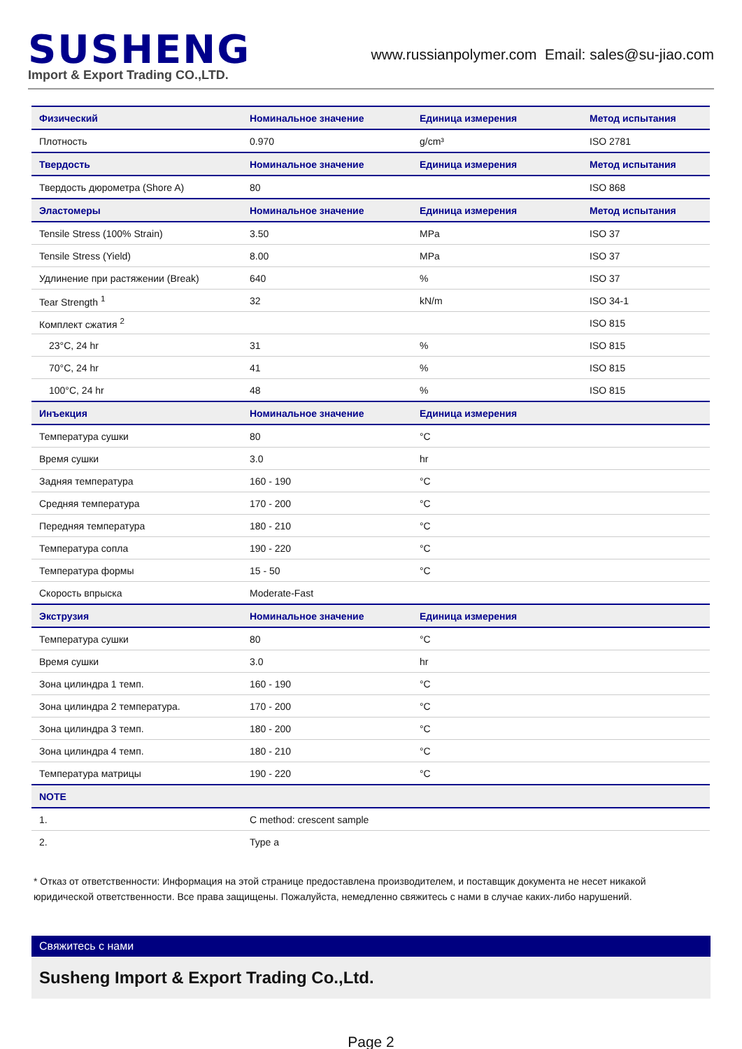SUSHENG
Import & Export Trading CO.,LTD.
www.russianpolymer.com Email: sales@su-jiao.com
| Физический | Номинальное значение | Единица измерения | Метод испытания |
| --- | --- | --- | --- |
| Плотность | 0.970 | g/cm³ | ISO 2781 |
| Твердость | Номинальное значение | Единица измерения | Метод испытания |
| Твердость дюрометра (Shore A) | 80 | | ISO 868 |
| Эластомеры | Номинальное значение | Единица измерения | Метод испытания |
| Tensile Stress (100% Strain) | 3.50 | MPa | ISO 37 |
| Tensile Stress (Yield) | 8.00 | MPa | ISO 37 |
| Удлинение при растяжении (Break) | 640 | % | ISO 37 |
| Tear Strength <sup>1</sup> | 32 | kN/m | ISO 34-1 |
| Комплект сжатия <sup>2</sup> | | | ISO 815 |
| 23°C, 24 hr | 31 | % | ISO 815 |
| 70°C, 24 hr | 41 | % | ISO 815 |
| 100°C, 24 hr | 48 | % | ISO 815 |
| Инъекция | Номинальное значение | Единица измерения | |
| Температура сушки | 80 | °C | |
| Время сушки | 3.0 | hr | |
| Задняя температура | 160 - 190 | °C | |
| Средняя температура | 170 - 200 | °C | |
| Передняя температура | 180 - 210 | °C | |
| Температура сопла | 190 - 220 | °C | |
| Температура формы | 15 - 50 | °C | |
| Скорость впрыска | Moderate-Fast | | |
| Экструзия | Номинальное значение | Единица измерения | |
| Температура сушки | 80 | °C | |
| Время сушки | 3.0 | hr | |
| Зона цилиндра 1 темп. | 160 - 190 | °C | |
| Зона цилиндра 2 температура. | 170 - 200 | °C | |
| Зона цилиндра 3 темп. | 180 - 200 | °C | |
| Зона цилиндра 4 темп. | 180 - 210 | °C | |
| Температура матрицы | 190 - 220 | °C | |
| NOTE | | | |
| 1. | C method: crescent sample | | |
| 2. | Type a | | |
* Отказ от ответственности: Информация на этой странице предоставлена производителем, и поставщик документа не несет никакой юридической ответственности. Все права защищены. Пожалуйста, немедленно свяжитесь с нами в случае каких-либо нарушений.
Свяжитесь с нами
Susheng Import & Export Trading Co.,Ltd.
Page 2